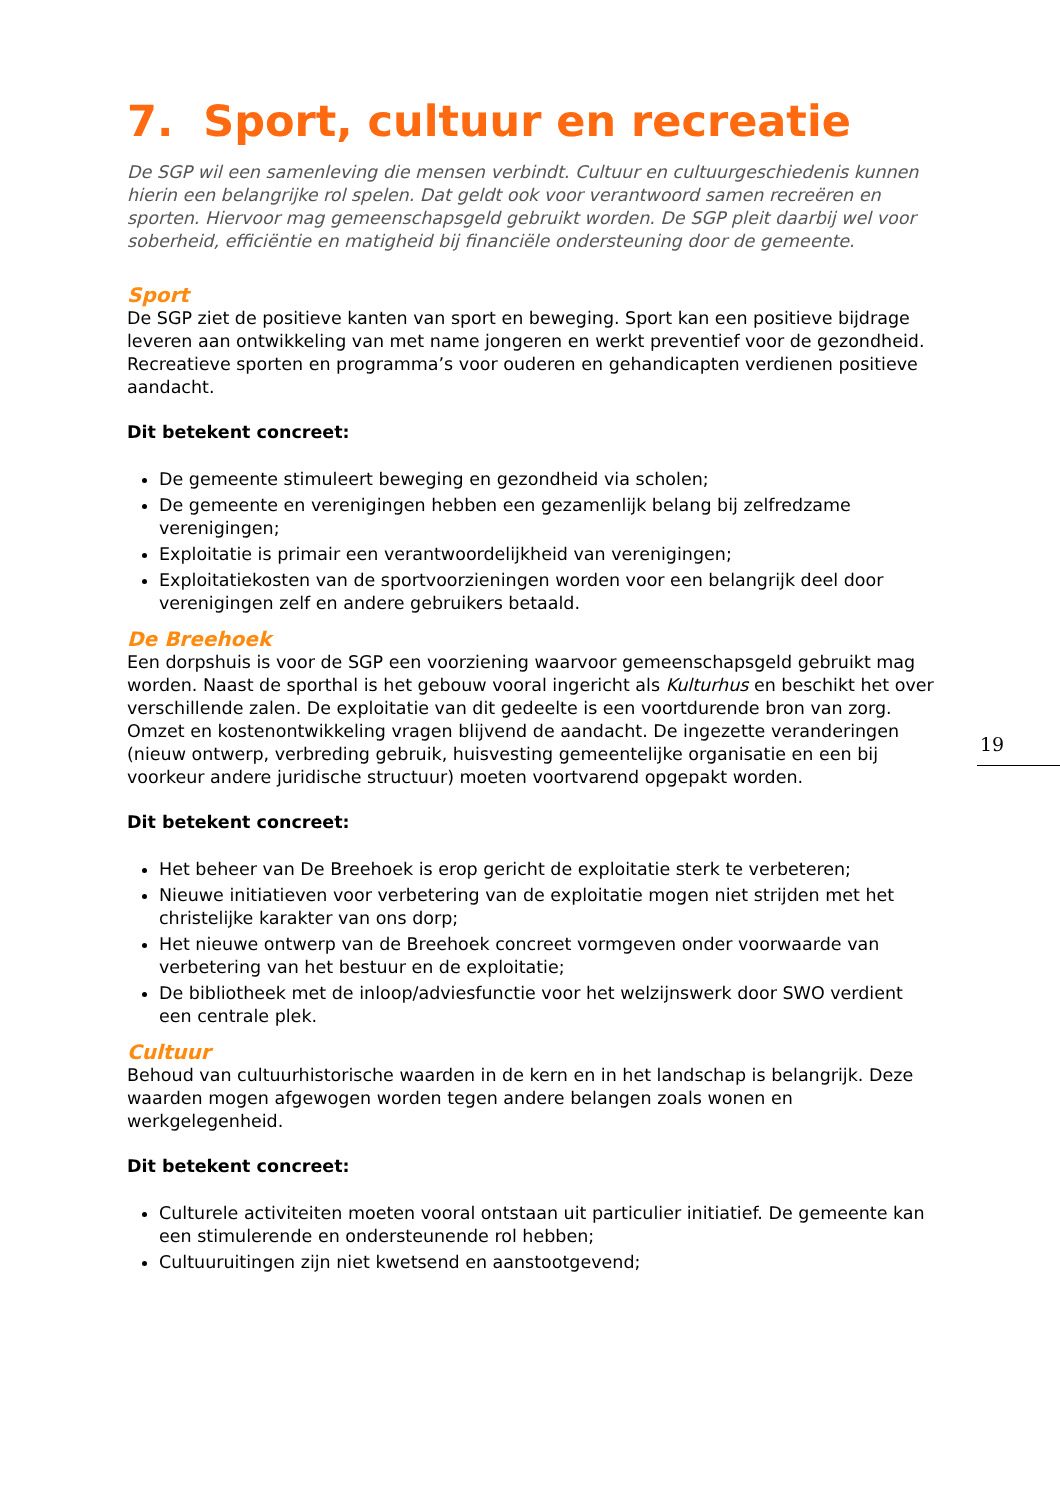7. Sport, cultuur en recreatie
De SGP wil een samenleving die mensen verbindt. Cultuur en cultuurgeschiedenis kunnen hierin een belangrijke rol spelen. Dat geldt ook voor verantwoord samen recreëren en sporten. Hiervoor mag gemeenschapsgeld gebruikt worden. De SGP pleit daarbij wel voor soberheid, efficiëntie en matigheid bij financiële ondersteuning door de gemeente.
Sport
De SGP ziet de positieve kanten van sport en beweging. Sport kan een positieve bijdrage leveren aan ontwikkeling van met name jongeren en werkt preventief voor de gezondheid. Recreatieve sporten en programma’s voor ouderen en gehandicapten verdienen positieve aandacht.
Dit betekent concreet:
De gemeente stimuleert beweging en gezondheid via scholen;
De gemeente en verenigingen hebben een gezamenlijk belang bij zelfredzame verenigingen;
Exploitatie is primair een verantwoordelijkheid van verenigingen;
Exploitatiekosten van de sportvoorzieningen worden voor een belangrijk deel door verenigingen zelf en andere gebruikers betaald.
De Breehoek
Een dorpshuis is voor de SGP een voorziening waarvoor gemeenschapsgeld gebruikt mag worden. Naast de sporthal is het gebouw vooral ingericht als Kulturhus en beschikt het over verschillende zalen. De exploitatie van dit gedeelte is een voortdurende bron van zorg. Omzet en kostenontwikkeling vragen blijvend de aandacht. De ingezette veranderingen (nieuw ontwerp, verbreding gebruik, huisvesting gemeentelijke organisatie en een bij voorkeur andere juridische structuur) moeten voortvarend opgepakt worden.
Dit betekent concreet:
Het beheer van De Breehoek is erop gericht de exploitatie sterk te verbeteren;
Nieuwe initiatieven voor verbetering van de exploitatie mogen niet strijden met het christelijke karakter van ons dorp;
Het nieuwe ontwerp van de Breehoek concreet vormgeven onder voorwaarde van verbetering van het bestuur en de exploitatie;
De bibliotheek met de inloop/adviesfunctie voor het welzijnswerk door SWO verdient een centrale plek.
Cultuur
Behoud van cultuurhistorische waarden in de kern en in het landschap is belangrijk. Deze waarden mogen afgewogen worden tegen andere belangen zoals wonen en werkgelegenheid.
Dit betekent concreet:
Culturele activiteiten moeten vooral ontstaan uit particulier initiatief. De gemeente kan een stimulerende en ondersteunende rol hebben;
Cultuuruitingen zijn niet kwetsend en aanstootgevend;
19